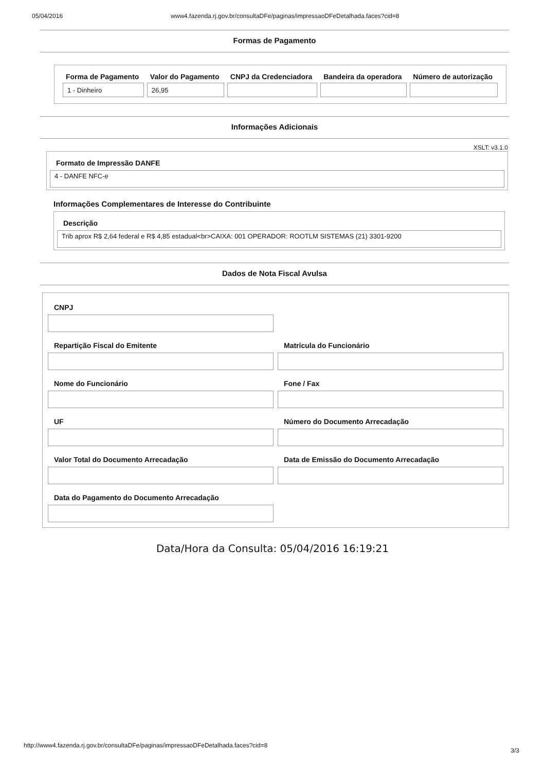05/04/2016 www4.fazenda.rj.gov.br/consultaDFe/paginas/impressaoDFeDetalhada.faces?cid=8
Formas de Pagamento
| Forma de Pagamento | Valor do Pagamento | CNPJ da Credenciadora | Bandeira da operadora | Número de autorização |
| --- | --- | --- | --- | --- |
| 1 - Dinheiro | 26,95 | | | |
Informações Adicionais
XSLT: v3.1.0
Formato de Impressão DANFE
4 - DANFE NFC-e
Informações Complementares de Interesse do Contribuinte
Descrição
Trib aprox R$ 2,64 federal e R$ 4,85 estadual<br>CAIXA: 001 OPERADOR: ROOTLM SISTEMAS (21) 3301-9200
Dados de Nota Fiscal Avulsa
CNPJ
Repartição Fiscal do Emitente
Matrícula do Funcionário
Nome do Funcionário
Fone / Fax
UF
Número do Documento Arrecadação
Valor Total do Documento Arrecadação
Data de Emissão do Documento Arrecadação
Data do Pagamento do Documento Arrecadação
Data/Hora da Consulta: 05/04/2016 16:19:21
http://www4.fazenda.rj.gov.br/consultaDFe/paginas/impressaoDFeDetalhada.faces?cid=8 3/3